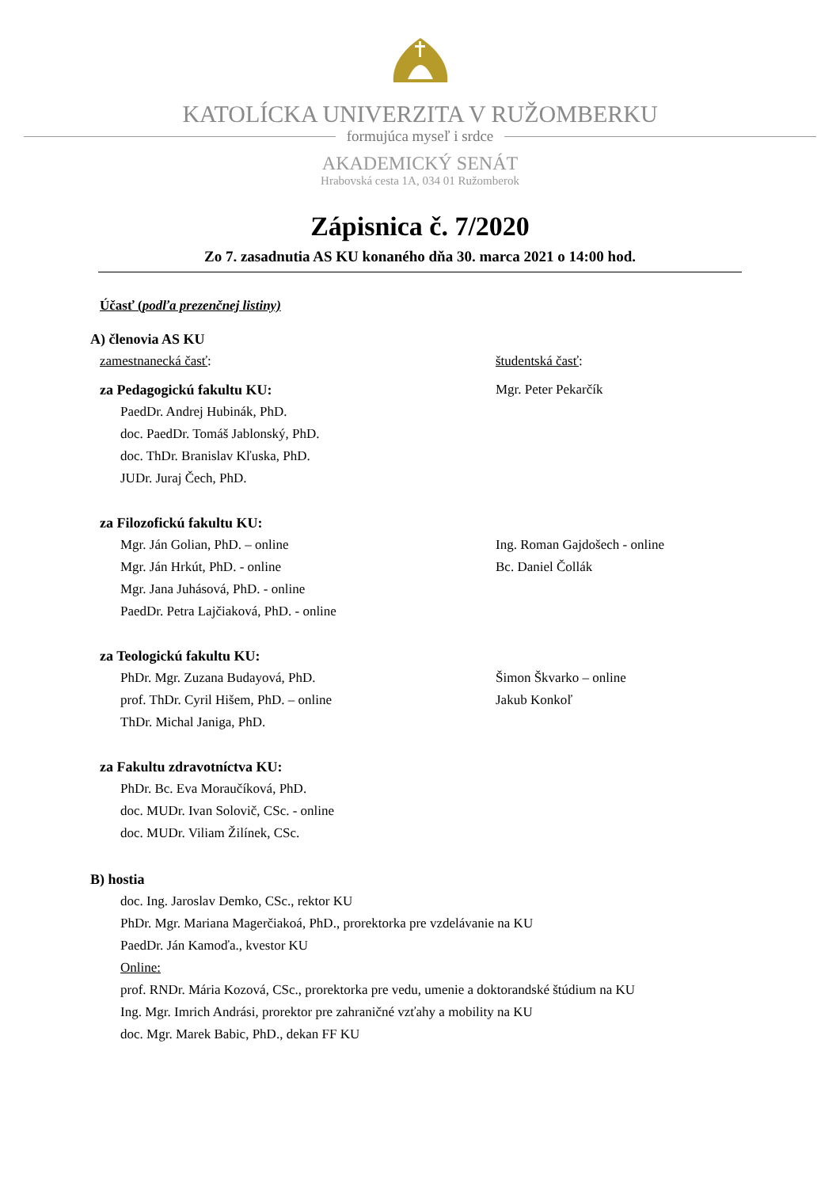KATOLÍCKA UNIVERZITA V RUŽOMBERKU
formujúca myseľ i srdce
AKADEMICKÝ SENÁT
Hrabovská cesta 1A, 034 01 Ružomberok
Zápisnica č. 7/2020
Zo 7. zasadnutia AS KU konaného dňa 30. marca 2021 o 14:00 hod.
Účasť (podľa prezenčnej listiny)
A) členovia AS KU
zamestnanecká časť: študentská časť:
za Pedagogickú fakultu KU:
PaedDr. Andrej Hubinák, PhD.
doc. PaedDr. Tomáš Jablonský, PhD.
doc. ThDr. Branislav Kľuska, PhD.
JUDr. Juraj Čech, PhD.
Mgr. Peter Pekarčík
za Filozofickú fakultu KU:
Mgr. Ján Golian, PhD. – online
Mgr. Ján Hrkút, PhD. - online
Mgr. Jana Juhásová, PhD. - online
PaedDr. Petra Lajčiaková, PhD. - online
Ing. Roman Gajdošech - online
Bc. Daniel Čollák
za Teologickú fakultu KU:
PhDr. Mgr. Zuzana Budayová, PhD.
prof. ThDr. Cyril Hišem, PhD. – online
ThDr. Michal Janiga, PhD.
Šimon Škvarko – online
Jakub Konkoľ
za Fakultu zdravotníctva KU:
PhDr. Bc. Eva Moraučíková, PhD.
doc. MUDr. Ivan Solovič, CSc. - online
doc. MUDr. Viliam Žilínek, CSc.
B) hostia
doc. Ing. Jaroslav Demko, CSc., rektor KU
PhDr. Mgr. Mariana Magerčiakoá, PhD., prorektorka pre vzdelávanie na KU
PaedDr. Ján Kamoďa., kvestor KU
Online:
prof. RNDr. Mária Kozová, CSc., prorektorka pre vedu, umenie a doktorandské štúdium na KU
Ing. Mgr. Imrich Andrási, prorektor pre zahraničné vzťahy a mobility na KU
doc. Mgr. Marek Babic, PhD., dekan FF KU